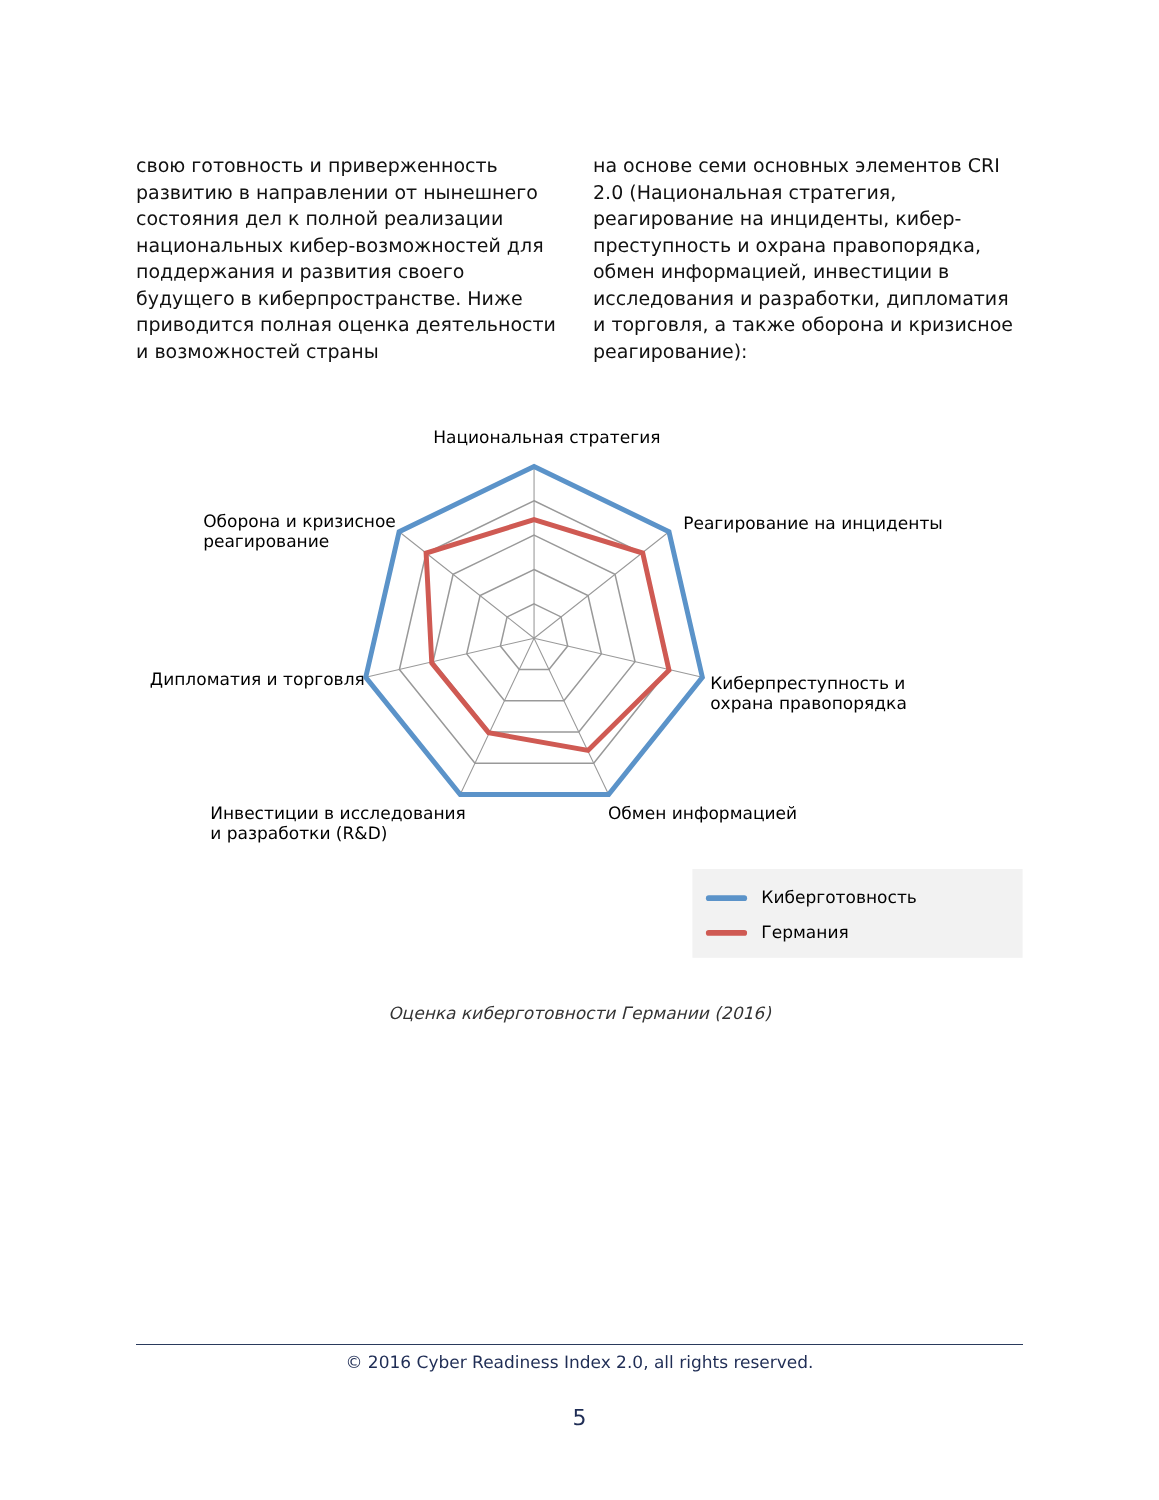свою готовность и приверженность развитию в направлении от нынешнего состояния дел к полной реализации национальных кибер-возможностей для поддержания и развития своего будущего в киберпространстве. Ниже приводится полная оценка деятельности и возможностей страны
на основе семи основных элементов CRI 2.0 (Национальная стратегия, реагирование на инциденты, кибер-преступность и охрана правопорядка, обмен информацией, инвестиции в исследования и разработки, дипломатия и торговля, а также оборона и кризисное реагирование):
Национальная стратегия
Оборона и кризисное
реагирование
Реагирование на инциденты
Дипломатия и торговля
Киберпреступность и
охрана правопорядка
Инвестиции в исследования
и разработки (R&D)
Обмен информацией
Киберготовность
Германия
Оценка киберготовности Германии (2016)
© 2016 Cyber Readiness Index 2.0, all rights reserved.
5